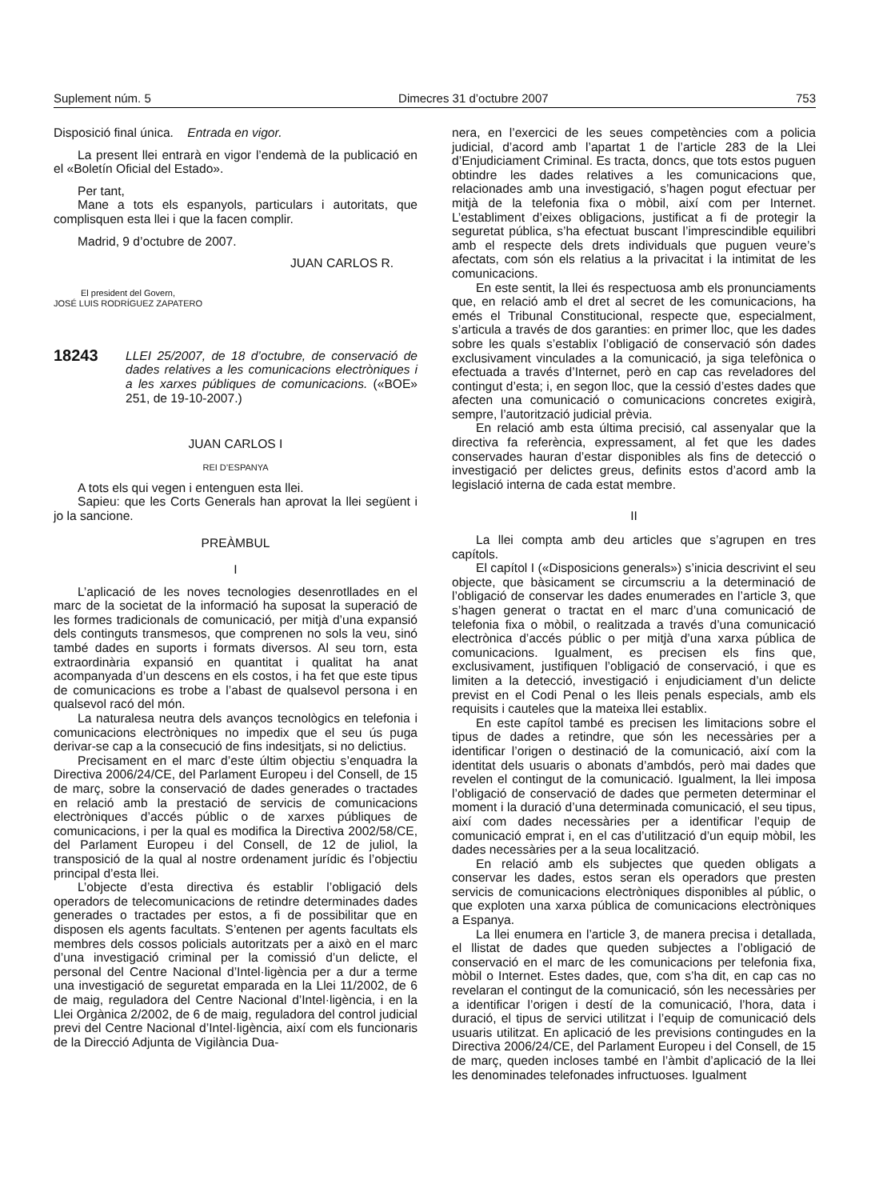Suplement núm. 5 Dimecres 31 d’octubre 2007 753
Disposició final única. Entrada en vigor.
La present llei entrarà en vigor l’endemà de la publicació en el «Boletín Oficial del Estado».
Per tant,
Mane a tots els espanyols, particulars i autoritats, que complisquen esta llei i que la facen complir.
Madrid, 9 d’octubre de 2007.
JUAN CARLOS R.
El president del Govern,
JOSÉ LUIS RODRÍGUEZ ZAPATERO
18243
LLEI 25/2007, de 18 d’octubre, de conservació de dades relatives a les comunicacions electròniques i a les xarxes públiques de comunicacions. («BOE» 251, de 19-10-2007.)
JUAN CARLOS I
REI D’ESPANYA
A tots els qui vegen i entenguen esta llei.
Sapieu: que les Corts Generals han aprovat la llei següent i jo la sancione.
PREÀMBUL
I
L’aplicació de les noves tecnologies desenrotllades en el marc de la societat de la informació ha suposat la superació de les formes tradicionals de comunicació, per mitjà d’una expansió dels continguts transmesos, que comprenen no sols la veu, sinó també dades en suports i formats diversos. Al seu torn, esta extraordinària expansió en quantitat i qualitat ha anat acompanyada d’un descens en els costos, i ha fet que este tipus de comunicacions es trobe a l’abast de qualsevol persona i en qualsevol racó del món.
La naturalesa neutra dels avanços tecnològics en telefonia i comunicacions electròniques no impedix que el seu ús puga derivar-se cap a la consecució de fins indesitjats, si no delictius.
Precisament en el marc d’este últim objectiu s’enquadra la Directiva 2006/24/CE, del Parlament Europeu i del Consell, de 15 de març, sobre la conservació de dades generades o tractades en relació amb la prestació de servicis de comunicacions electròniques d’accés públic o de xarxes públiques de comunicacions, i per la qual es modifica la Directiva 2002/58/CE, del Parlament Europeu i del Consell, de 12 de juliol, la transposició de la qual al nostre ordenament jurídic és l’objectiu principal d’esta llei.
L’objecte d’esta directiva és establir l’obligació dels operadors de telecomunicacions de retindre determinades dades generades o tractades per estos, a fi de possibilitar que en disposen els agents facultats. S’entenen per agents facultats els membres dels cossos policials autoritzats per a això en el marc d’una investigació criminal per la comissió d’un delicte, el personal del Centre Nacional d’Intel·ligència per a dur a terme una investigació de seguretat emparada en la Llei 11/2002, de 6 de maig, reguladora del Centre Nacional d’Intel·ligència, i en la Llei Orgànica 2/2002, de 6 de maig, reguladora del control judicial previ del Centre Nacional d’Intel·ligència, així com els funcionaris de la Direcció Adjunta de Vigilància Dua-
nera, en l’exercici de les seues competències com a policia judicial, d’acord amb l’apartat 1 de l’article 283 de la Llei d’Enjudiciament Criminal. Es tracta, doncs, que tots estos puguen obtindre les dades relatives a les comunicacions que, relacionades amb una investigació, s’hagen pogut efectuar per mitjà de la telefonia fixa o mòbil, així com per Internet. L’establiment d’eixes obligacions, justificat a fi de protegir la seguretat pública, s’ha efectuat buscant l’imprescindible equilibri amb el respecte dels drets individuals que puguen veure’s afectats, com són els relatius a la privacitat i la intimitat de les comunicacions.
En este sentit, la llei és respectuosa amb els pronunciaments que, en relació amb el dret al secret de les comunicacions, ha emés el Tribunal Constitucional, respecte que, especialment, s’articula a través de dos garanties: en primer lloc, que les dades sobre les quals s’establix l’obligació de conservació són dades exclusivament vinculades a la comunicació, ja siga telefònica o efectuada a través d’Internet, però en cap cas reveladores del contingut d’esta; i, en segon lloc, que la cessió d’estes dades que afecten una comunicació o comunicacions concretes exigirà, sempre, l’autorització judicial prèvia.
En relació amb esta última precisió, cal assenyalar que la directiva fa referència, expressament, al fet que les dades conservades hauran d’estar disponibles als fins de detecció o investigació per delictes greus, definits estos d’acord amb la legislació interna de cada estat membre.
II
La llei compta amb deu articles que s’agrupen en tres capítols.
El capítol I («Disposicions generals») s’inicia descrivint el seu objecte, que bàsicament se circumscriu a la determinació de l’obligació de conservar les dades enumerades en l’article 3, que s’hagen generat o tractat en el marc d’una comunicació de telefonia fixa o mòbil, o realitzada a través d’una comunicació electrònica d’accés públic o per mitjà d’una xarxa pública de comunicacions. Igualment, es precisen els fins que, exclusivament, justifiquen l’obligació de conservació, i que es limiten a la detecció, investigació i enjudiciament d’un delicte previst en el Codi Penal o les lleis penals especials, amb els requisits i cauteles que la mateixa llei establix.
En este capítol també es precisen les limitacions sobre el tipus de dades a retindre, que són les necessàries per a identificar l’origen o destinació de la comunicació, així com la identitat dels usuaris o abonats d’ambdós, però mai dades que revelen el contingut de la comunicació. Igualment, la llei imposa l’obligació de conservació de dades que permeten determinar el moment i la duració d’una determinada comunicació, el seu tipus, així com dades necessàries per a identificar l’equip de comunicació emprat i, en el cas d’utilització d’un equip mòbil, les dades necessàries per a la seua localització.
En relació amb els subjectes que queden obligats a conservar les dades, estos seran els operadors que presten servicis de comunicacions electròniques disponibles al públic, o que exploten una xarxa pública de comunicacions electròniques a Espanya.
La llei enumera en l’article 3, de manera precisa i detallada, el llistat de dades que queden subjectes a l’obligació de conservació en el marc de les comunicacions per telefonia fixa, mòbil o Internet. Estes dades, que, com s’ha dit, en cap cas no revelaran el contingut de la comunicació, són les necessàries per a identificar l’origen i destí de la comunicació, l’hora, data i duració, el tipus de servici utilitzat i l’equip de comunicació dels usuaris utilitzat. En aplicació de les previsions contingudes en la Directiva 2006/24/CE, del Parlament Europeu i del Consell, de 15 de març, queden incloses també en l’àmbit d’aplicació de la llei les denominades telefonades infructuoses. Igualment